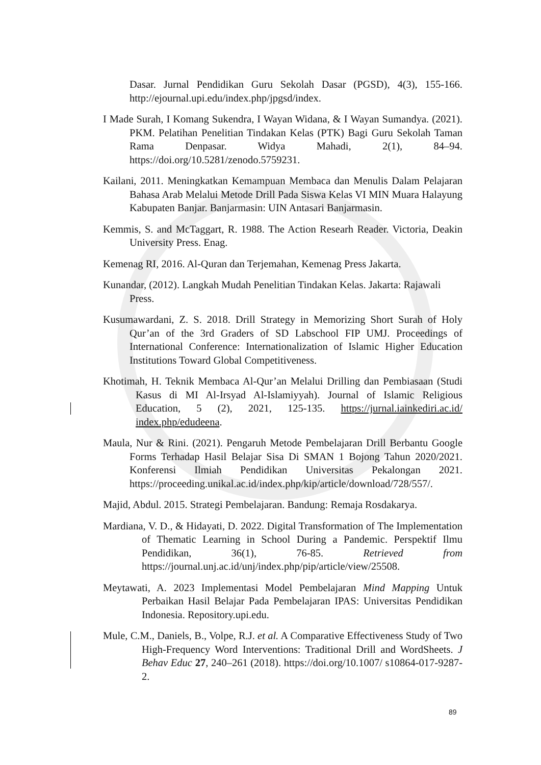Dasar. Jurnal Pendidikan Guru Sekolah Dasar (PGSD), 4(3), 155-166. http://ejournal.upi.edu/index.php/jpgsd/index.
I Made Surah, I Komang Sukendra, I Wayan Widana, & I Wayan Sumandya. (2021). PKM. Pelatihan Penelitian Tindakan Kelas (PTK) Bagi Guru Sekolah Taman Rama Denpasar. Widya Mahadi, 2(1), 84–94. https://doi.org/10.5281/zenodo.5759231.
Kailani, 2011. Meningkatkan Kemampuan Membaca dan Menulis Dalam Pelajaran Bahasa Arab Melalui Metode Drill Pada Siswa Kelas VI MIN Muara Halayung Kabupaten Banjar. Banjarmasin: UIN Antasari Banjarmasin.
Kemmis, S. and McTaggart, R. 1988. The Action Researh Reader. Victoria, Deakin University Press. Enag.
Kemenag RI, 2016. Al-Quran dan Terjemahan, Kemenag Press Jakarta.
Kunandar, (2012). Langkah Mudah Penelitian Tindakan Kelas. Jakarta: Rajawali Press.
Kusumawardani, Z. S. 2018. Drill Strategy in Memorizing Short Surah of Holy Qur’an of the 3rd Graders of SD Labschool FIP UMJ. Proceedings of International Conference: Internationalization of Islamic Higher Education Institutions Toward Global Competitiveness.
Khotimah, H. Teknik Membaca Al-Qur’an Melalui Drilling dan Pembiasaan (Studi Kasus di MI Al-Irsyad Al-Islamiyyah). Journal of Islamic Religious Education, 5 (2), 2021, 125-135. https://jurnal.iainkediri.ac.id/ index.php/edudeena.
Maula, Nur & Rini. (2021). Pengaruh Metode Pembelajaran Drill Berbantu Google Forms Terhadap Hasil Belajar Sisa Di SMAN 1 Bojong Tahun 2020/2021. Konferensi Ilmiah Pendidikan Universitas Pekalongan 2021. https://proceeding.unikal.ac.id/index.php/kip/article/download/728/557/.
Majid, Abdul. 2015. Strategi Pembelajaran. Bandung: Remaja Rosdakarya.
Mardiana, V. D., & Hidayati, D. 2022. Digital Transformation of The Implementation of Thematic Learning in School During a Pandemic. Perspektif Ilmu Pendidikan, 36(1), 76-85. Retrieved from https://journal.unj.ac.id/unj/index.php/pip/article/view/25508.
Meytawati, A. 2023 Implementasi Model Pembelajaran Mind Mapping Untuk Perbaikan Hasil Belajar Pada Pembelajaran IPAS: Universitas Pendidikan Indonesia. Repository.upi.edu.
Mule, C.M., Daniels, B., Volpe, R.J. et al. A Comparative Effectiveness Study of Two High-Frequency Word Interventions: Traditional Drill and WordSheets. J Behav Educ 27, 240–261 (2018). https://doi.org/10.1007/ s10864-017-9287-2.
89